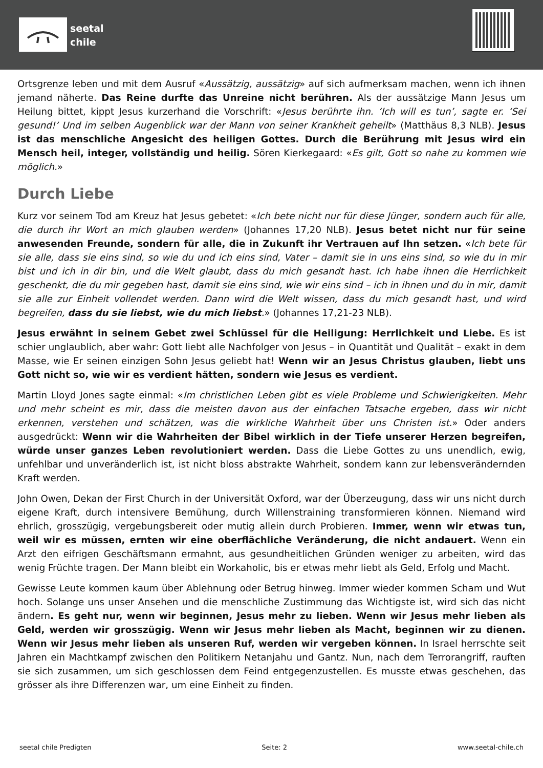seetal
chile
Ortsgrenze leben und mit dem Ausruf «Aussätzig, aussätzig» auf sich aufmerksam machen, wenn ich ihnen jemand näherte. Das Reine durfte das Unreine nicht berühren. Als der aussätzige Mann Jesus um Heilung bittet, kippt Jesus kurzerhand die Vorschrift: «Jesus berührte ihn. ‘Ich will es tun’, sagte er. ‘Sei gesund!’ Und im selben Augenblick war der Mann von seiner Krankheit geheilt» (Matthäus 8,3 NLB). Jesus ist das menschliche Angesicht des heiligen Gottes. Durch die Berührung mit Jesus wird ein Mensch heil, integer, vollständig und heilig. Sören Kierkegaard: «Es gilt, Gott so nahe zu kommen wie möglich.»
Durch Liebe
Kurz vor seinem Tod am Kreuz hat Jesus gebetet: «Ich bete nicht nur für diese Jünger, sondern auch für alle, die durch ihr Wort an mich glauben werden» (Johannes 17,20 NLB). Jesus betet nicht nur für seine anwesenden Freunde, sondern für alle, die in Zukunft ihr Vertrauen auf Ihn setzen. «Ich bete für sie alle, dass sie eins sind, so wie du und ich eins sind, Vater – damit sie in uns eins sind, so wie du in mir bist und ich in dir bin, und die Welt glaubt, dass du mich gesandt hast. Ich habe ihnen die Herrlichkeit geschenkt, die du mir gegeben hast, damit sie eins sind, wie wir eins sind – ich in ihnen und du in mir, damit sie alle zur Einheit vollendet werden. Dann wird die Welt wissen, dass du mich gesandt hast, und wird begreifen, dass du sie liebst, wie du mich liebst.» (Johannes 17,21-23 NLB).
Jesus erwähnt in seinem Gebet zwei Schlüssel für die Heiligung: Herrlichkeit und Liebe. Es ist schier unglaublich, aber wahr: Gott liebt alle Nachfolger von Jesus – in Quantität und Qualität – exakt in dem Masse, wie Er seinen einzigen Sohn Jesus geliebt hat! Wenn wir an Jesus Christus glauben, liebt uns Gott nicht so, wie wir es verdient hätten, sondern wie Jesus es verdient.
Martin Lloyd Jones sagte einmal: «Im christlichen Leben gibt es viele Probleme und Schwierigkeiten. Mehr und mehr scheint es mir, dass die meisten davon aus der einfachen Tatsache ergeben, dass wir nicht erkennen, verstehen und schätzen, was die wirkliche Wahrheit über uns Christen ist.» Oder anders ausgedrückt: Wenn wir die Wahrheiten der Bibel wirklich in der Tiefe unserer Herzen begreifen, würde unser ganzes Leben revolutioniert werden. Dass die Liebe Gottes zu uns unendlich, ewig, unfehlbar und unveränderlich ist, ist nicht bloss abstrakte Wahrheit, sondern kann zur lebensverändernden Kraft werden.
John Owen, Dekan der First Church in der Universität Oxford, war der Überzeugung, dass wir uns nicht durch eigene Kraft, durch intensivere Bemühung, durch Willenstraining transformieren können. Niemand wird ehrlich, grosszügig, vergebungsbereit oder mutig allein durch Probieren. Immer, wenn wir etwas tun, weil wir es müssen, ernten wir eine oberflächliche Veränderung, die nicht andauert. Wenn ein Arzt den eifrigen Geschäftsmann ermahnt, aus gesundheitlichen Gründen weniger zu arbeiten, wird das wenig Früchte tragen. Der Mann bleibt ein Workaholic, bis er etwas mehr liebt als Geld, Erfolg und Macht.
Gewisse Leute kommen kaum über Ablehnung oder Betrug hinweg. Immer wieder kommen Scham und Wut hoch. Solange uns unser Ansehen und die menschliche Zustimmung das Wichtigste ist, wird sich das nicht ändern. Es geht nur, wenn wir beginnen, Jesus mehr zu lieben. Wenn wir Jesus mehr lieben als Geld, werden wir grosszügig. Wenn wir Jesus mehr lieben als Macht, beginnen wir zu dienen. Wenn wir Jesus mehr lieben als unseren Ruf, werden wir vergeben können. In Israel herrschte seit Jahren ein Machtkampf zwischen den Politikern Netanjahu und Gantz. Nun, nach dem Terrorangriff, rauften sie sich zusammen, um sich geschlossen dem Feind entgegenzustellen. Es musste etwas geschehen, das grösser als ihre Differenzen war, um eine Einheit zu finden.
seetal chile Predigten Seite: 2 www.seetal-chile.ch